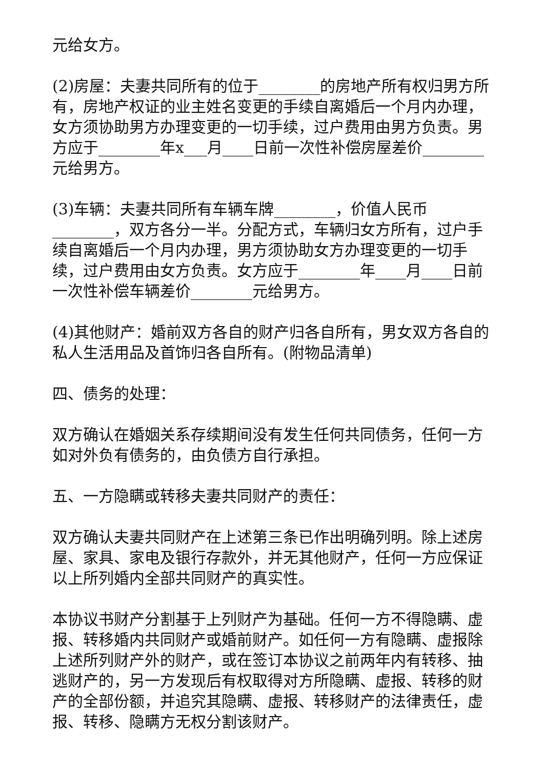元给女方。
(2)房屋：夫妻共同所有的位于________的房地产所有权归男方所有，房地产权证的业主姓名变更的手续自离婚后一个月内办理，女方须协助男方办理变更的一切手续，过户费用由男方负责。男方应于________年x___月____日前一次性补偿房屋差价________元给男方。
(3)车辆：夫妻共同所有车辆车牌________，价值人民币________，双方各分一半。分配方式，车辆归女方所有，过户手续自离婚后一个月内办理，男方须协助女方办理变更的一切手续，过户费用由女方负责。女方应于________年____月____日前一次性补偿车辆差价________元给男方。
(4)其他财产：婚前双方各自的财产归各自所有，男女双方各自的私人生活用品及首饰归各自所有。(附物品清单)
四、债务的处理：
双方确认在婚姻关系存续期间没有发生任何共同债务，任何一方如对外负有债务的，由负债方自行承担。
五、一方隐瞒或转移夫妻共同财产的责任：
双方确认夫妻共同财产在上述第三条已作出明确列明。除上述房屋、家具、家电及银行存款外，并无其他财产，任何一方应保证以上所列婚内全部共同财产的真实性。
本协议书财产分割基于上列财产为基础。任何一方不得隐瞒、虚报、转移婚内共同财产或婚前财产。如任何一方有隐瞒、虚报除上述所列财产外的财产，或在签订本协议之前两年内有转移、抽逃财产的，另一方发现后有权取得对方所隐瞒、虚报、转移的财产的全部份额，并追究其隐瞒、虚报、转移财产的法律责任，虚报、转移、隐瞒方无权分割该财产。